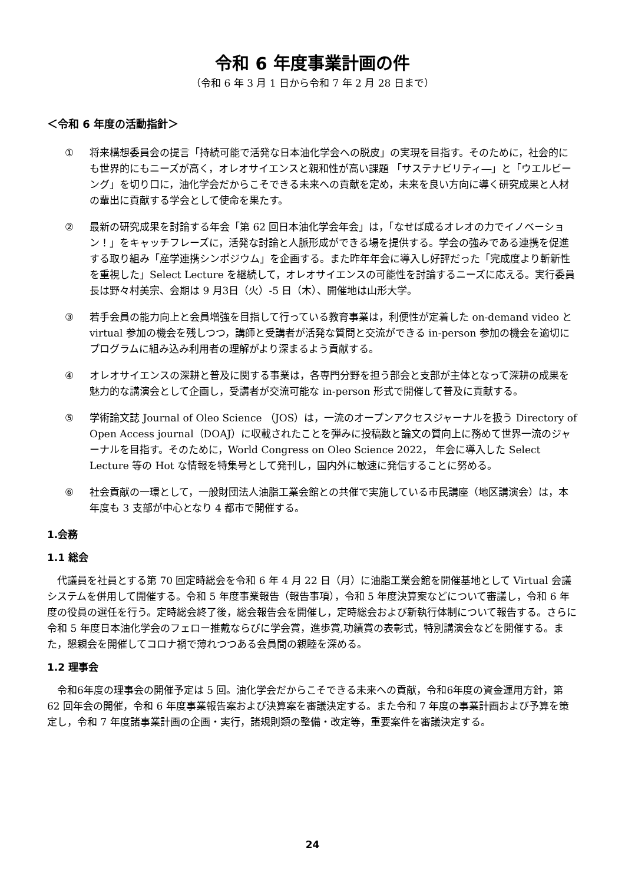令和 6 年度事業計画の件
（令和 6 年 3 月 1 日から令和 7 年 2 月 28 日まで）
＜令和 6 年度の活動指針＞
① 将来構想委員会の提言「持続可能で活発な日本油化学会への脱皮」の実現を目指す。そのために，社会的にも世界的にもニーズが高く，オレオサイエンスと親和性が高い課題 「サステナビリティ―」と「ウエルビーング」を切り口に，油化学会だからこそできる未来への貢献を定め，未来を良い方向に導く研究成果と人材の輩出に貢献する学会として使命を果たす。
② 最新の研究成果を討論する年会「第 62 回日本油化学会年会」は，「なせば成るオレオの力でイノベーション！」をキャッチフレーズに，活発な討論と人脈形成ができる場を提供する。学会の強みである連携を促進する取り組み「産学連携シンポジウム」を企画する。また昨年年会に導入し好評だった「完成度より斬新性を重視した」Select Lecture を継続して，オレオサイエンスの可能性を討論するニーズに応える。実行委員長は野々村美宗、会期は 9 月3日（火）-5 日（木）、開催地は山形大学。
③ 若手会員の能力向上と会員増強を目指して行っている教育事業は，利便性が定着した on-demand video と virtual 参加の機会を残しつつ，講師と受講者が活発な質問と交流ができる in-person 参加の機会を適切にプログラムに組み込み利用者の理解がより深まるよう貢献する。
④ オレオサイエンスの深耕と普及に関する事業は，各専門分野を担う部会と支部が主体となって深耕の成果を魅力的な講演会として企画し，受講者が交流可能な in-person 形式で開催して普及に貢献する。
⑤ 学術論文誌 Journal of Oleo Science （JOS）は，一流のオープンアクセスジャーナルを扱う Directory of Open Access journal（DOAJ）に収載されたことを弾みに投稿数と論文の質向上に務めて世界一流のジャーナルを目指す。そのために，World Congress on Oleo Science 2022， 年会に導入した Select Lecture 等の Hot な情報を特集号として発刊し，国内外に敏速に発信することに努める。
⑥ 社会貢献の一環として，一般財団法人油脂工業会館との共催で実施している市民講座（地区講演会）は，本年度も 3 支部が中心となり 4 都市で開催する。
1.会務
1.1 総会
代議員を社員とする第 70 回定時総会を令和 6 年 4 月 22 日（月）に油脂工業会館を開催基地として Virtual 会議システムを併用して開催する。令和 5 年度事業報告（報告事項），令和 5 年度決算案などについて審議し，令和 6 年度の役員の選任を行う。定時総会終了後，総会報告会を開催し，定時総会および新執行体制について報告する。さらに令和 5 年度日本油化学会のフェロー推戴ならびに学会賞，進歩賞,功績賞の表彰式，特別講演会などを開催する。また，懇親会を開催してコロナ禍で薄れつつある会員間の親睦を深める。
1.2 理事会
令和6年度の理事会の開催予定は 5 回。油化学会だからこそできる未来への貢献，令和6年度の資金運用方針，第 62 回年会の開催，令和 6 年度事業報告案および決算案を審議決定する。また令和 7 年度の事業計画および予算を策定し，令和 7 年度諸事業計画の企画・実行，諸規則類の整備・改定等，重要案件を審議決定する。
24